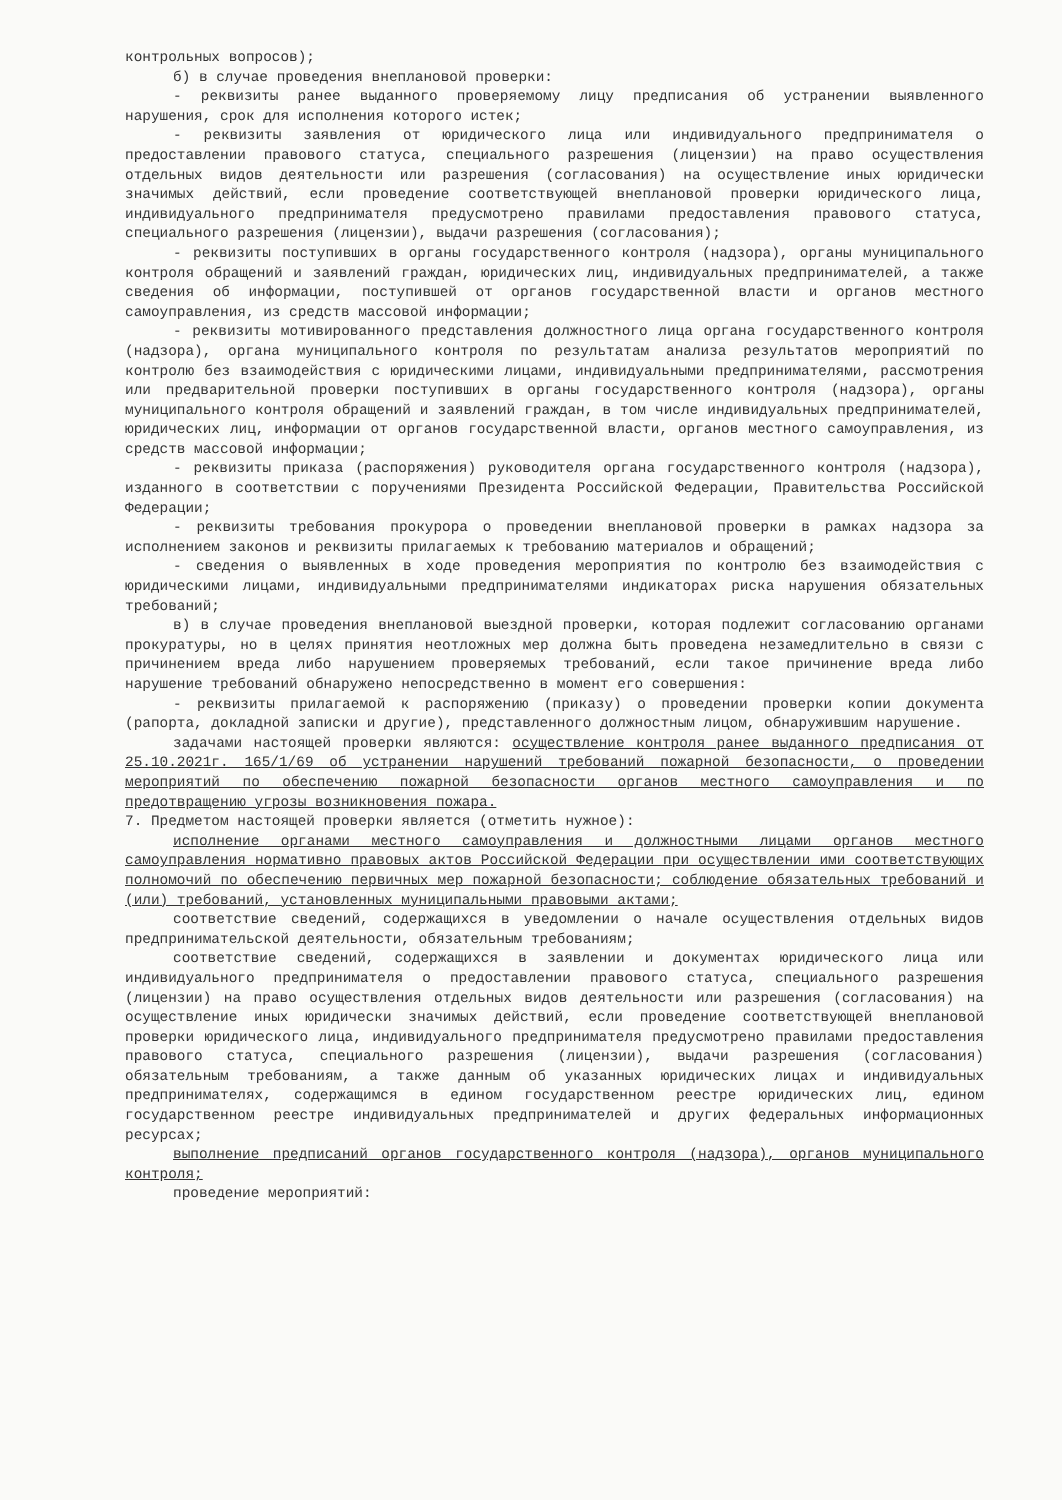контрольных вопросов);
б) в случае проведения внеплановой проверки:
- реквизиты ранее выданного проверяемому лицу предписания об устранении выявленного нарушения, срок для исполнения которого истек;
- реквизиты заявления от юридического лица или индивидуального предпринимателя о предоставлении правового статуса, специального разрешения (лицензии) на право осуществления отдельных видов деятельности или разрешения (согласования) на осуществление иных юридически значимых действий, если проведение соответствующей внеплановой проверки юридического лица, индивидуального предпринимателя предусмотрено правилами предоставления правового статуса, специального разрешения (лицензии), выдачи разрешения (согласования);
- реквизиты поступивших в органы государственного контроля (надзора), органы муниципального контроля обращений и заявлений граждан, юридических лиц, индивидуальных предпринимателей, а также сведения об информации, поступившей от органов государственной власти и органов местного самоуправления, из средств массовой информации;
- реквизиты мотивированного представления должностного лица органа государственного контроля (надзора), органа муниципального контроля по результатам анализа результатов мероприятий по контролю без взаимодействия с юридическими лицами, индивидуальными предпринимателями, рассмотрения или предварительной проверки поступивших в органы государственного контроля (надзора), органы муниципального контроля обращений и заявлений граждан, в том числе индивидуальных предпринимателей, юридических лиц, информации от органов государственной власти, органов местного самоуправления, из средств массовой информации;
- реквизиты приказа (распоряжения) руководителя органа государственного контроля (надзора), изданного в соответствии с поручениями Президента Российской Федерации, Правительства Российской Федерации;
- реквизиты требования прокурора о проведении внеплановой проверки в рамках надзора за исполнением законов и реквизиты прилагаемых к требованию материалов и обращений;
- сведения о выявленных в ходе проведения мероприятия по контролю без взаимодействия с юридическими лицами, индивидуальными предпринимателями индикаторах риска нарушения обязательных требований;
в) в случае проведения внеплановой выездной проверки, которая подлежит согласованию органами прокуратуры, но в целях принятия неотложных мер должна быть проведена незамедлительно в связи с причинением вреда либо нарушением проверяемых требований, если такое причинение вреда либо нарушение требований обнаружено непосредственно в момент его совершения:
- реквизиты прилагаемой к распоряжению (приказу) о проведении проверки копии документа (рапорта, докладной записки и другие), представленного должностным лицом, обнаружившим нарушение.
задачами настоящей проверки являются: осуществление контроля ранее выданного предписания от 25.10.2021г. 165/1/69 об устранении нарушений требований пожарной безопасности, о проведении мероприятий по обеспечению пожарной безопасности органов местного самоуправления и по предотвращению угрозы возникновения пожара.
7. Предметом настоящей проверки является (отметить нужное):
исполнение органами местного самоуправления и должностными лицами органов местного самоуправления нормативно правовых актов Российской Федерации при осуществлении ими соответствующих полномочий по обеспечению первичных мер пожарной безопасности; соблюдение обязательных требований и (или) требований, установленных муниципальными правовыми актами;
соответствие сведений, содержащихся в уведомлении о начале осуществления отдельных видов предпринимательской деятельности, обязательным требованиям;
соответствие сведений, содержащихся в заявлении и документах юридического лица или индивидуального предпринимателя о предоставлении правового статуса, специального разрешения (лицензии) на право осуществления отдельных видов деятельности или разрешения (согласования) на осуществление иных юридически значимых действий, если проведение соответствующей внеплановой проверки юридического лица, индивидуального предпринимателя предусмотрено правилами предоставления правового статуса, специального разрешения (лицензии), выдачи разрешения (согласования) обязательным требованиям, а также данным об указанных юридических лицах и индивидуальных предпринимателях, содержащимся в едином государственном реестре юридических лиц, едином государственном реестре индивидуальных предпринимателей и других федеральных информационных ресурсах;
выполнение предписаний органов государственного контроля (надзора), органов муниципального контроля;
проведение мероприятий: